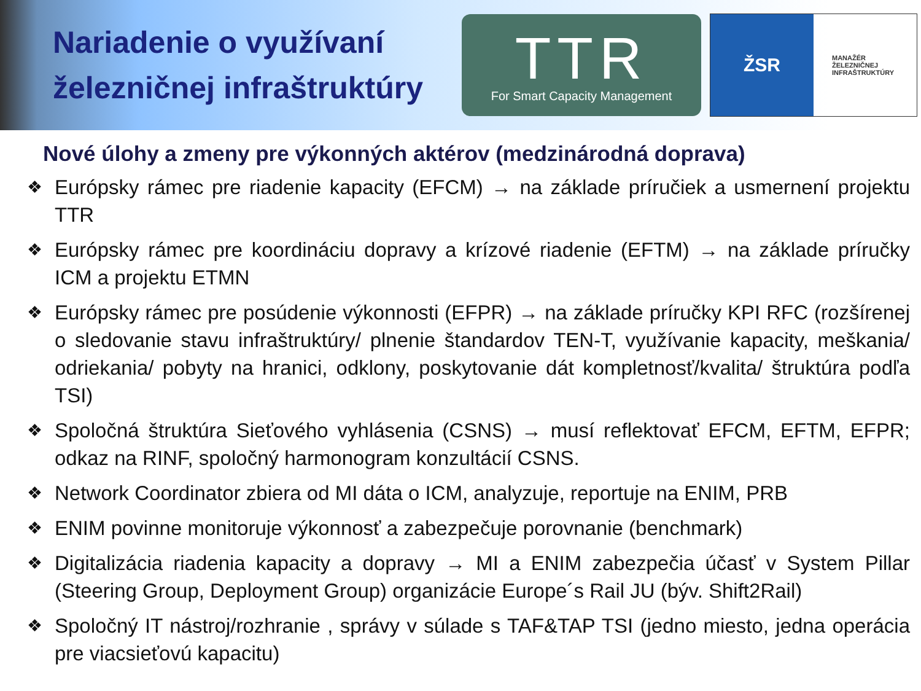Nariadenie o využívaní železničnej infraštruktúry
TTR
For Smart Capacity Management
ŽSR
MANAŽÉR
ŽELEZNIČNEJ
INFRAŠTRUKTÚRY
Nové úlohy a zmeny pre výkonných aktérov (medzinárodná doprava)
❖ Európsky rámec pre riadenie kapacity (EFCM) → na základe príručiek a usmernení projektu TTR
❖ Európsky rámec pre koordináciu dopravy a krízové riadenie (EFTM) → na základe príručky ICM a projektu ETMN
❖ Európsky rámec pre posúdenie výkonnosti (EFPR) → na základe príručky KPI RFC (rozšírenej o sledovanie stavu infraštruktúry/ plnenie štandardov TEN-T, využívanie kapacity, meškania/ odriekania/ pobyty na hranici, odklony, poskytovanie dát kompletnosť/kvalita/ štruktúra podľa TSI)
❖ Spoločná štruktúra Sieťového vyhlásenia (CSNS) → musí reflektovať EFCM, EFTM, EFPR; odkaz na RINF, spoločný harmonogram konzultácií CSNS.
❖ Network Coordinator zbiera od MI dáta o ICM, analyzuje, reportuje na ENIM, PRB
❖ ENIM povinne monitoruje výkonnosť a zabezpečuje porovnanie (benchmark)
❖ Digitalizácia riadenia kapacity a dopravy → MI a ENIM zabezpečia účasť v System Pillar (Steering Group, Deployment Group) organizácie Europe´s Rail JU (býv. Shift2Rail)
❖ Spoločný IT nástroj/rozhranie , správy v súlade s TAF&TAP TSI (jedno miesto, jedna operácia pre viacsieťovú kapacitu)